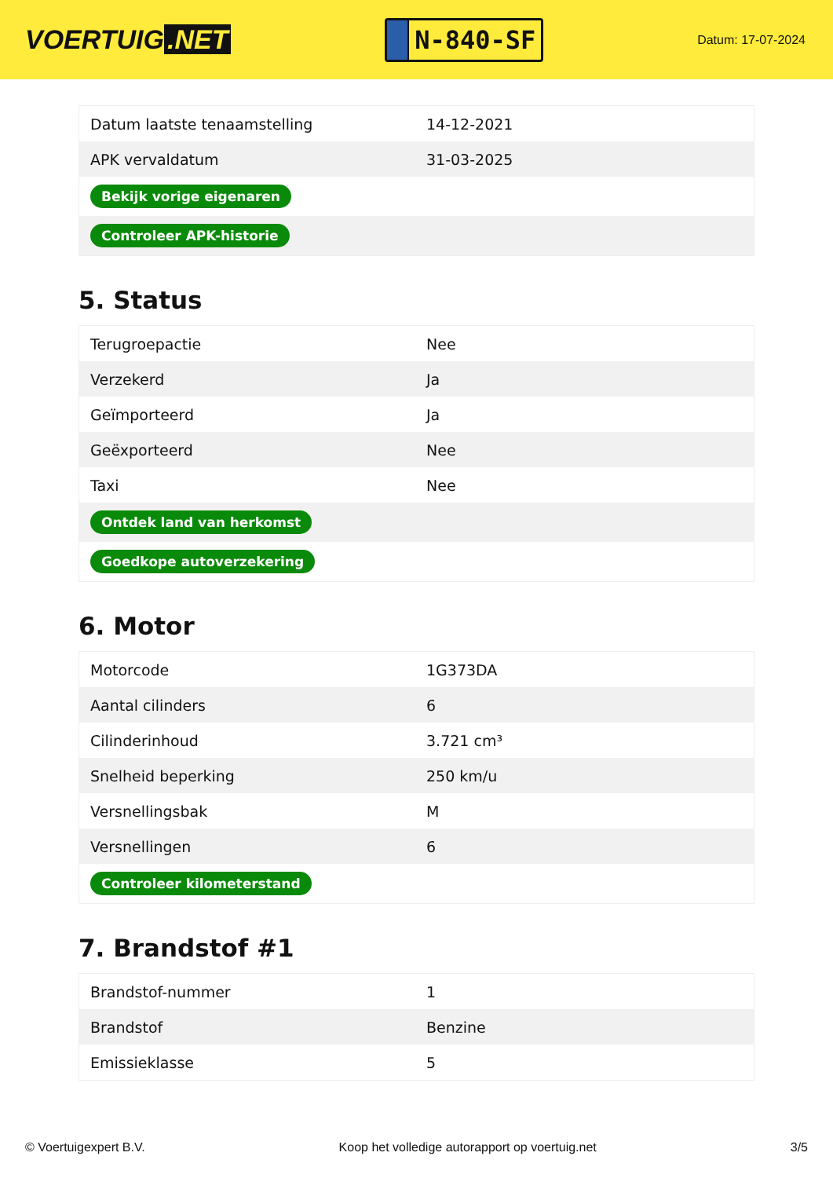VOERTUIG.NET
N-840-SF
Datum: 17-07-2024
| Datum laatste tenaamstelling | 14-12-2021 |
| APK vervaldatum | 31-03-2025 |
| Bekijk vorige eigenaren | |
| Controleer APK-historie | |
5. Status
| Terugroepactie | Nee |
| Verzekerd | Ja |
| Geïmporteerd | Ja |
| Geëxporteerd | Nee |
| Taxi | Nee |
| Ontdek land van herkomst | |
| Goedkope autoverzekering | |
6. Motor
| Motorcode | 1G373DA |
| Aantal cilinders | 6 |
| Cilinderinhoud | 3.721 cm³ |
| Snelheid beperking | 250 km/u |
| Versnellingsbak | M |
| Versnellingen | 6 |
| Controleer kilometerstand | |
7. Brandstof #1
| Brandstof-nummer | 1 |
| Brandstof | Benzine |
| Emissieklasse | 5 |
© Voertuigexpert B.V. Koop het volledige autorapport op voertuig.net 3/5